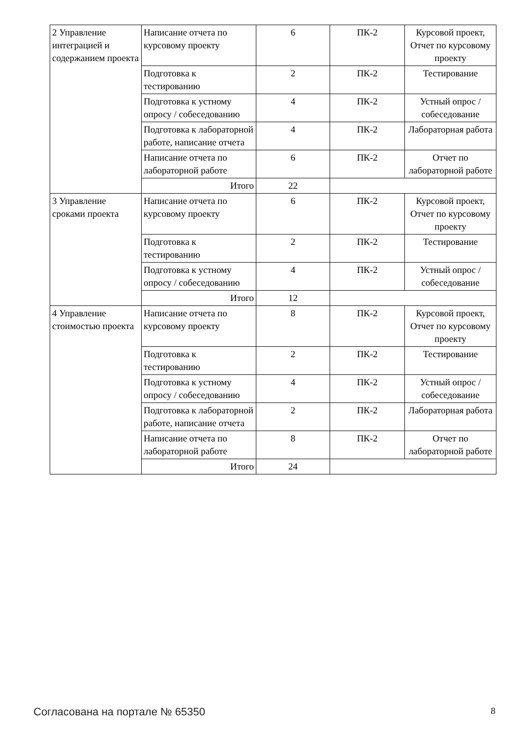| 2 Управление интеграцией и содержанием проекта | Написание отчета по курсовому проекту | 6 | ПК-2 | Курсовой проект, Отчет по курсовому проекту |
| | Подготовка к тестированию | 2 | ПК-2 | Тестирование |
| | Подготовка к устному опросу / собеседованию | 4 | ПК-2 | Устный опрос / собеседование |
| | Подготовка к лабораторной работе, написание отчета | 4 | ПК-2 | Лабораторная работа |
| | Написание отчета по лабораторной работе | 6 | ПК-2 | Отчет по лабораторной работе |
| | Итого | 22 | | |
| 3 Управление сроками проекта | Написание отчета по курсовому проекту | 6 | ПК-2 | Курсовой проект, Отчет по курсовому проекту |
| | Подготовка к тестированию | 2 | ПК-2 | Тестирование |
| | Подготовка к устному опросу / собеседованию | 4 | ПК-2 | Устный опрос / собеседование |
| | Итого | 12 | | |
| 4 Управление стоимостью проекта | Написание отчета по курсовому проекту | 8 | ПК-2 | Курсовой проект, Отчет по курсовому проекту |
| | Подготовка к тестированию | 2 | ПК-2 | Тестирование |
| | Подготовка к устному опросу / собеседованию | 4 | ПК-2 | Устный опрос / собеседование |
| | Подготовка к лабораторной работе, написание отчета | 2 | ПК-2 | Лабораторная работа |
| | Написание отчета по лабораторной работе | 8 | ПК-2 | Отчет по лабораторной работе |
| | Итого | 24 | | |
Согласована на портале № 65350 8